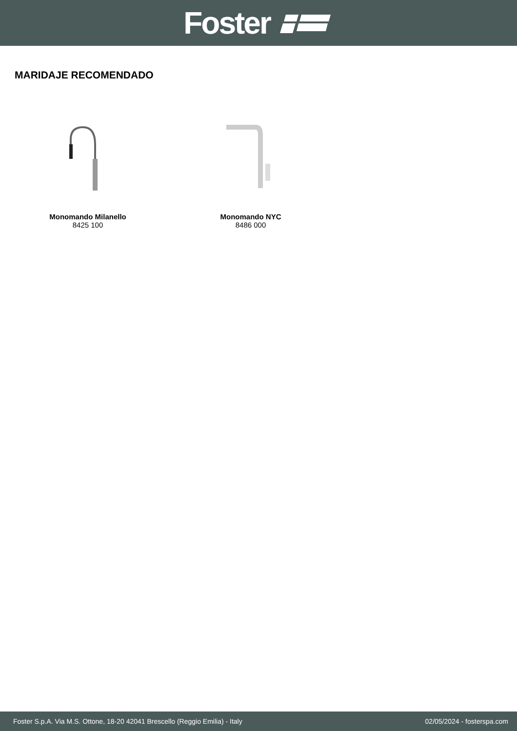Foster
MARIDAJE RECOMENDADO
Monomando Milanello
8425 100
Monomando NYC
8486 000
Foster S.p.A. Via M.S. Ottone, 18-20 42041 Brescello (Reggio Emilia) - Italy 02/05/2024 - fosterspa.com